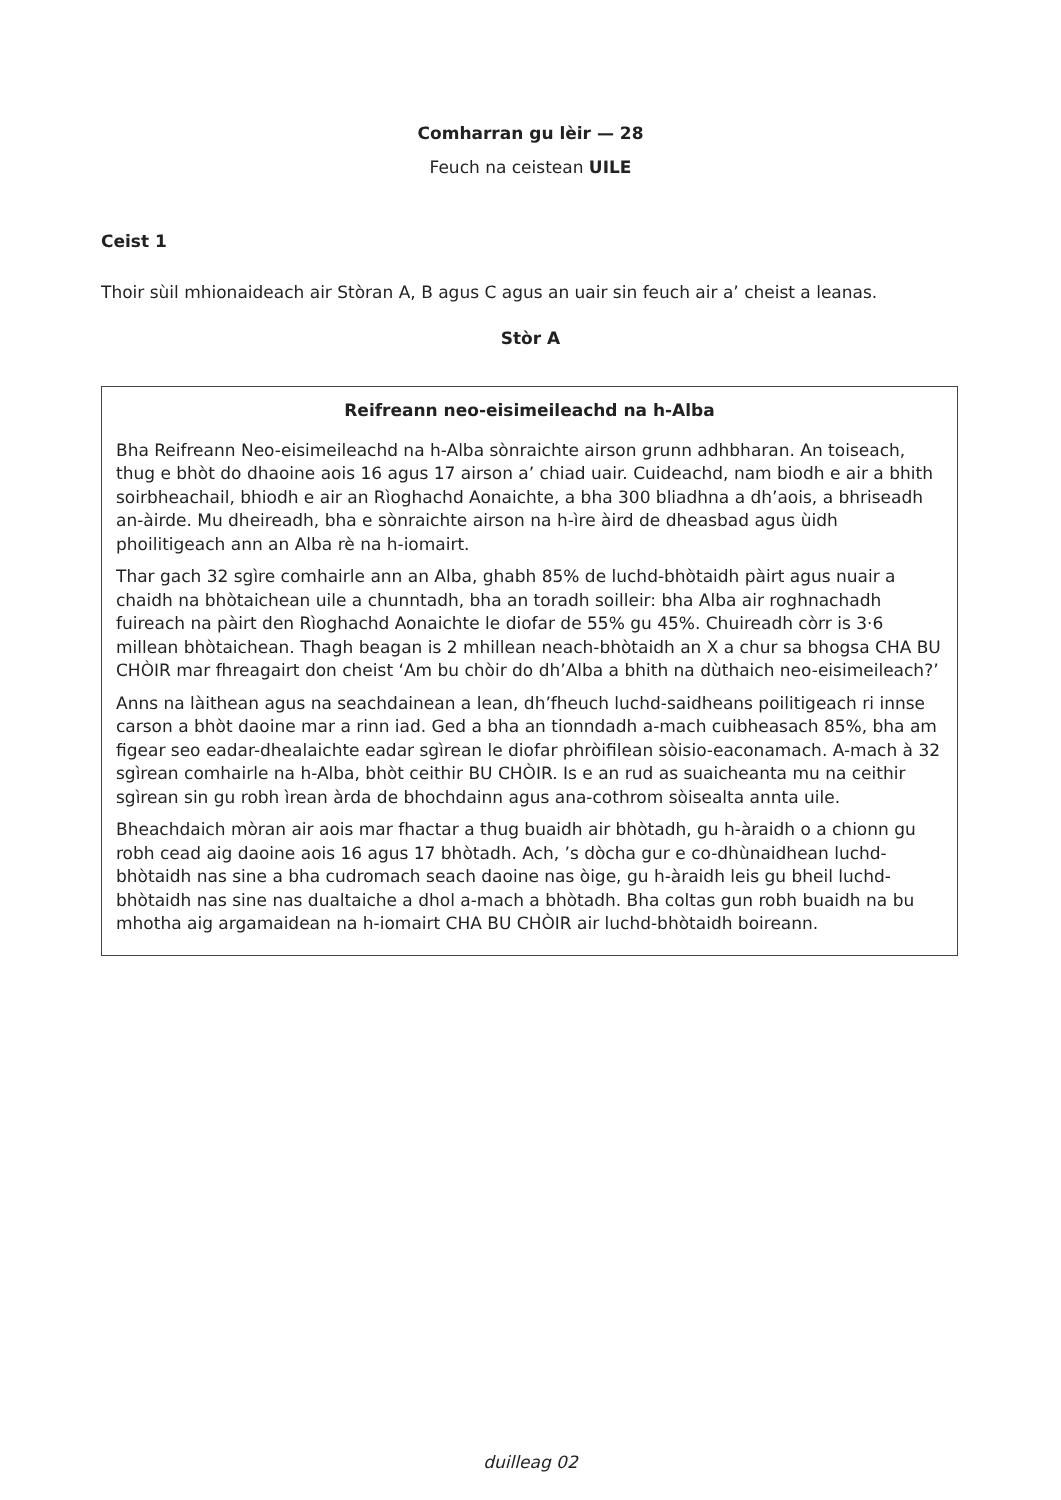Comharran gu lèir — 28
Feuch na ceistean UILE
Ceist 1
Thoir sùil mhionaideach air Stòran A, B agus C agus an uair sin feuch air a’ cheist a leanas.
Stòr A
Reifreann neo-eisimeileachd na h-Alba
Bha Reifreann Neo-eisimeileachd na h-Alba sònraichte airson grunn adhbharan. An toiseach, thug e bhòt do dhaoine aois 16 agus 17 airson a’ chiad uair. Cuideachd, nam biodh e air a bhith soirbheachail, bhiodh e air an Rìoghachd Aonaichte, a bha 300 bliadhna a dh’aois, a bhriseadh an-àirde. Mu dheireadh, bha e sònraichte airson na h-ìre àird de dheasbad agus ùidh phoilitigeach ann an Alba rè na h-iomairt.
Thar gach 32 sgìre comhairle ann an Alba, ghabh 85% de luchd-bhòtaidh pàirt agus nuair a chaidh na bhòtaichean uile a chunntadh, bha an toradh soilleir: bha Alba air roghnachadh fuireach na pàirt den Rìoghachd Aonaichte le diofar de 55% gu 45%. Chuireadh còrr is 3·6 millean bhòtaichean. Thagh beagan is 2 mhillean neach-bhòtaidh an X a chur sa bhogsa CHA BU CHÒIR mar fhreagairt don cheist ‘Am bu chòir do dh’Alba a bhith na dùthaich neo-eisimeileach?’
Anns na làithean agus na seachdainean a lean, dh’fheuch luchd-saidheans poilitigeach ri innse carson a bhòt daoine mar a rinn iad. Ged a bha an tionndadh a-mach cuibheasach 85%, bha am figear seo eadar-dhealaichte eadar sgìrean le diofar phròifilean sòisio-eaconamach. A-mach à 32 sgìrean comhairle na h-Alba, bhòt ceithir BU CHÒIR. Is e an rud as suaicheanta mu na ceithir sgìrean sin gu robh ìrean àrda de bhochdainn agus ana-cothrom sòisealta annta uile.
Bheachdaich mòran air aois mar fhactar a thug buaidh air bhòtadh, gu h-àraidh o a chionn gu robh cead aig daoine aois 16 agus 17 bhòtadh. Ach, ’s dòcha gur e co-dhùnaidhean luchd-bhòtaidh nas sine a bha cudromach seach daoine nas òige, gu h-àraidh leis gu bheil luchd-bhòtaidh nas sine nas dualtaiche a dhol a-mach a bhòtadh. Bha coltas gun robh buaidh na bu mhotha aig argamaidean na h-iomairt CHA BU CHÒIR air luchd-bhòtaidh boireann.
duilleag 02